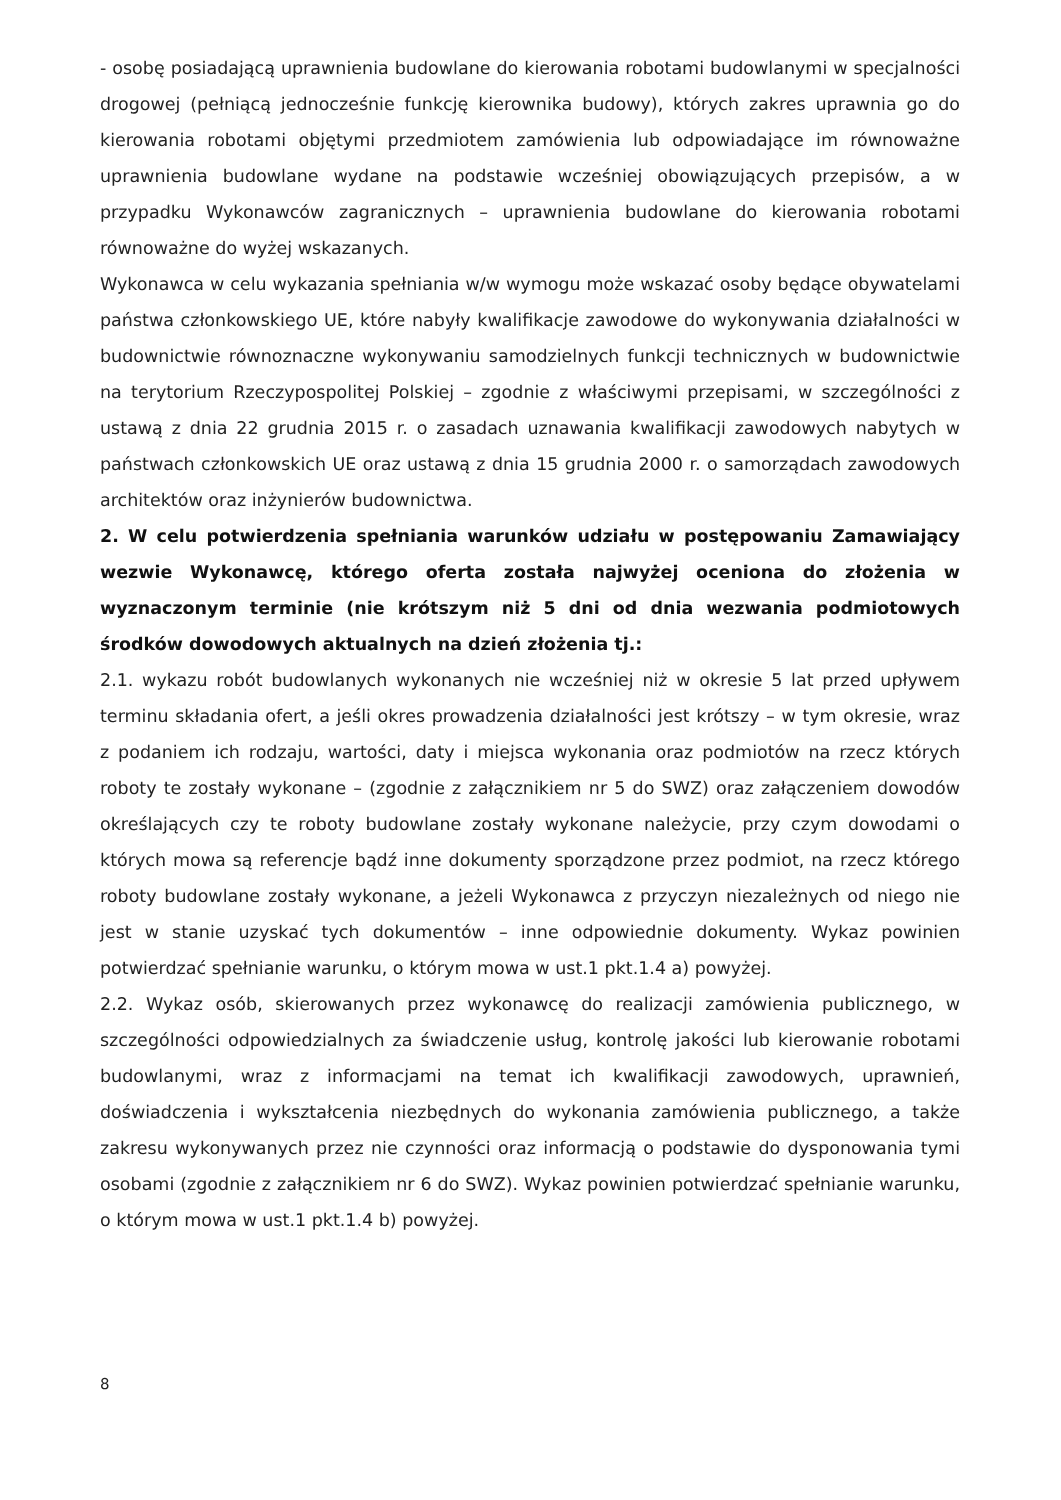- osobę posiadającą uprawnienia budowlane do kierowania robotami budowlanymi w specjalności drogowej (pełniącą jednocześnie funkcję kierownika budowy), których zakres uprawnia go do kierowania robotami objętymi przedmiotem zamówienia lub odpowiadające im równoważne uprawnienia budowlane wydane na podstawie wcześniej obowiązujących przepisów, a w przypadku Wykonawców zagranicznych – uprawnienia budowlane do kierowania robotami równoważne do wyżej wskazanych.
Wykonawca w celu wykazania spełniania w/w wymogu może wskazać osoby będące obywatelami państwa członkowskiego UE, które nabyły kwalifikacje zawodowe do wykonywania działalności w budownictwie równoznaczne wykonywaniu samodzielnych funkcji technicznych w budownictwie na terytorium Rzeczypospolitej Polskiej – zgodnie z właściwymi przepisami, w szczególności z ustawą z dnia 22 grudnia 2015 r. o zasadach uznawania kwalifikacji zawodowych nabytych w państwach członkowskich UE oraz ustawą z dnia 15 grudnia 2000 r. o samorządach zawodowych architektów oraz inżynierów budownictwa.
2. W celu potwierdzenia spełniania warunków udziału w postępowaniu Zamawiający wezwie Wykonawcę, którego oferta została najwyżej oceniona do złożenia w wyznaczonym terminie (nie krótszym niż 5 dni od dnia wezwania podmiotowych środków dowodowych aktualnych na dzień złożenia tj.:
2.1. wykazu robót budowlanych wykonanych nie wcześniej niż w okresie 5 lat przed upływem terminu składania ofert, a jeśli okres prowadzenia działalności jest krótszy – w tym okresie, wraz z podaniem ich rodzaju, wartości, daty i miejsca wykonania oraz podmiotów na rzecz których roboty te zostały wykonane – (zgodnie z załącznikiem nr 5 do SWZ) oraz załączeniem dowodów określających czy te roboty budowlane zostały wykonane należycie, przy czym dowodami o których mowa są referencje bądź inne dokumenty sporządzone przez podmiot, na rzecz którego roboty budowlane zostały wykonane, a jeżeli Wykonawca z przyczyn niezależnych od niego nie jest w stanie uzyskać tych dokumentów – inne odpowiednie dokumenty. Wykaz powinien potwierdzać spełnianie warunku, o którym mowa w ust.1 pkt.1.4 a) powyżej.
2.2. Wykaz osób, skierowanych przez wykonawcę do realizacji zamówienia publicznego, w szczególności odpowiedzialnych za świadczenie usług, kontrolę jakości lub kierowanie robotami budowlanymi, wraz z informacjami na temat ich kwalifikacji zawodowych, uprawnień, doświadczenia i wykształcenia niezbędnych do wykonania zamówienia publicznego, a także zakresu wykonywanych przez nie czynności oraz informacją o podstawie do dysponowania tymi osobami (zgodnie z załącznikiem nr 6 do SWZ). Wykaz powinien potwierdzać spełnianie warunku, o którym mowa w ust.1 pkt.1.4 b) powyżej.
8